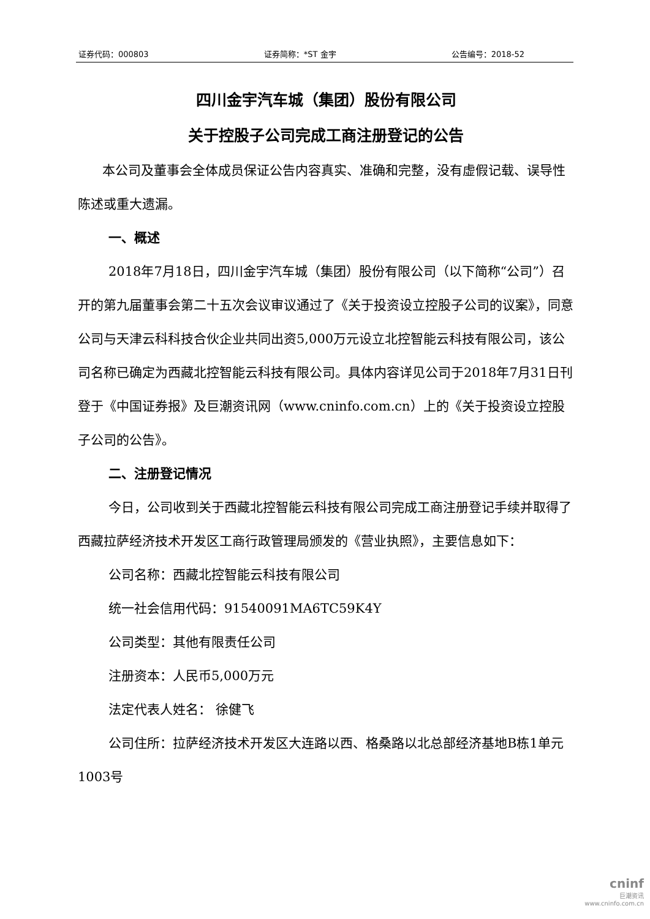证券代码：000803 证券简称：*ST 金宇 公告编号：2018-52
四川金宇汽车城（集团）股份有限公司
关于控股子公司完成工商注册登记的公告
本公司及董事会全体成员保证公告内容真实、准确和完整，没有虚假记载、误导性陈述或重大遗漏。
一、概述
2018年7月18日，四川金宇汽车城（集团）股份有限公司（以下简称“公司”）召开的第九届董事会第二十五次会议审议通过了《关于投资设立控股子公司的议案》，同意公司与天津云科科技合伙企业共同出资5,000万元设立北控智能云科技有限公司，该公司名称已确定为西藏北控智能云科技有限公司。具体内容详见公司于2018年7月31日刊登于《中国证券报》及巨潮资讯网（www.cninfo.com.cn）上的《关于投资设立控股子公司的公告》。
二、注册登记情况
今日，公司收到关于西藏北控智能云科技有限公司完成工商注册登记手续并取得了西藏拉萨经济技术开发区工商行政管理局颁发的《营业执照》，主要信息如下：
公司名称：西藏北控智能云科技有限公司
统一社会信用代码：91540091MA6TC59K4Y
公司类型：其他有限责任公司
注册资本：人民币5,000万元
法定代表人姓名： 徐健飞
公司住所：拉萨经济技术开发区大连路以西、格桑路以北总部经济基地B栋1单元1003号
cninf
巨潮资讯
www.cninfo.com.cn